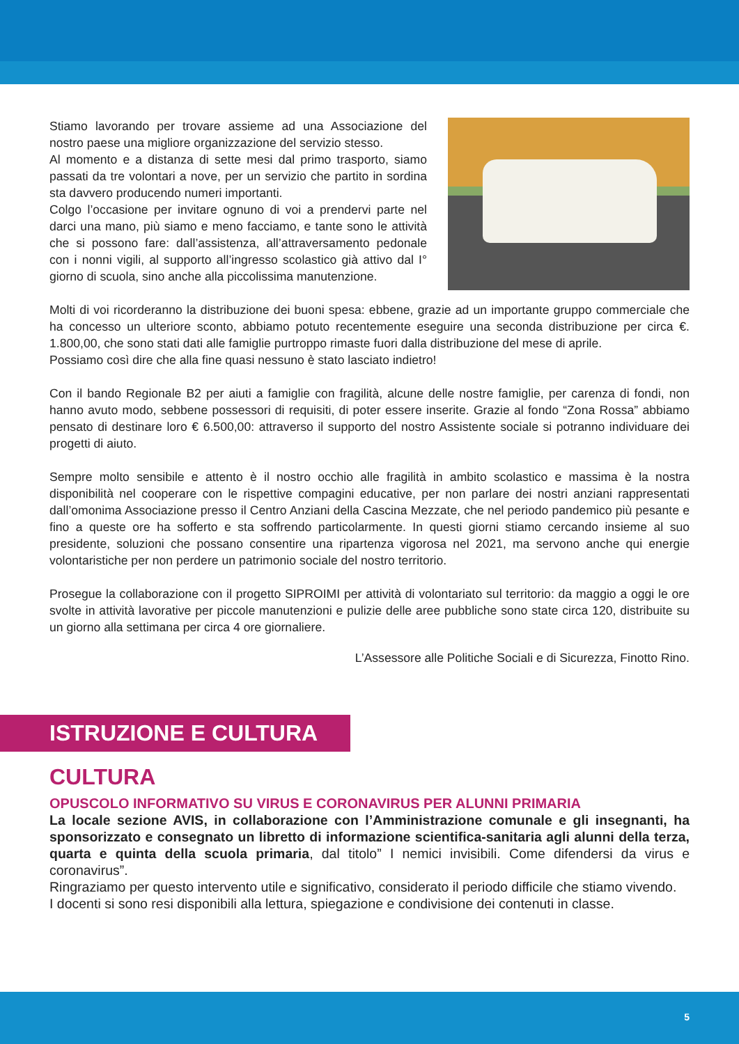Stiamo lavorando per trovare assieme ad una Associazione del nostro paese una migliore organizzazione del servizio stesso.
Al momento e a distanza di sette mesi dal primo trasporto, siamo passati da tre volontari a nove, per un servizio che partito in sordina sta davvero producendo numeri importanti.
Colgo l’occasione per invitare ognuno di voi a prendervi parte nel darci una mano, più siamo e meno facciamo, e tante sono le attività che si possono fare: dall’assistenza, all’attraversamento pedonale con i nonni vigili, al supporto all’ingresso scolastico già attivo dal I° giorno di scuola, sino anche alla piccolissima manutenzione.
Molti di voi ricorderanno la distribuzione dei buoni spesa: ebbene, grazie ad un importante gruppo commerciale che ha concesso un ulteriore sconto, abbiamo potuto recentemente eseguire una seconda distribuzione per circa €. 1.800,00, che sono stati dati alle famiglie purtroppo rimaste fuori dalla distribuzione del mese di aprile.
Possiamo così dire che alla fine quasi nessuno è stato lasciato indietro!
Con il bando Regionale B2 per aiuti a famiglie con fragilità, alcune delle nostre famiglie, per carenza di fondi, non hanno avuto modo, sebbene possessori di requisiti, di poter essere inserite. Grazie al fondo “Zona Rossa” abbiamo pensato di destinare loro € 6.500,00: attraverso il supporto del nostro Assistente sociale si potranno individuare dei progetti di aiuto.
Sempre molto sensibile e attento è il nostro occhio alle fragilità in ambito scolastico e massima è la nostra disponibilità nel cooperare con le rispettive compagini educative, per non parlare dei nostri anziani rappresentati dall’omonima Associazione presso il Centro Anziani della Cascina Mezzate, che nel periodo pandemico più pesante e fino a queste ore ha sofferto e sta soffrendo particolarmente. In questi giorni stiamo cercando insieme al suo presidente, soluzioni che possano consentire una ripartenza vigorosa nel 2021, ma servono anche qui energie volontaristiche per non perdere un patrimonio sociale del nostro territorio.
Prosegue la collaborazione con il progetto SIPROIMI per attività di volontariato sul territorio: da maggio a oggi le ore svolte in attività lavorative per piccole manutenzioni e pulizie delle aree pubbliche sono state circa 120, distribuite su un giorno alla settimana per circa 4 ore giornaliere.
L’Assessore alle Politiche Sociali e di Sicurezza, Finotto Rino.
ISTRUZIONE E CULTURA
CULTURA
OPUSCOLO INFORMATIVO SU VIRUS E CORONAVIRUS PER ALUNNI PRIMARIA
La locale sezione AVIS, in collaborazione con l’Amministrazione comunale e gli insegnanti, ha sponsorizzato e consegnato un libretto di informazione scientifica-sanitaria agli alunni della terza, quarta e quinta della scuola primaria, dal titolo” I nemici invisibili. Come difendersi da virus e coronavirus”.
Ringraziamo per questo intervento utile e significativo, considerato il periodo difficile che stiamo vivendo.
I docenti si sono resi disponibili alla lettura, spiegazione e condivisione dei contenuti in classe.
5